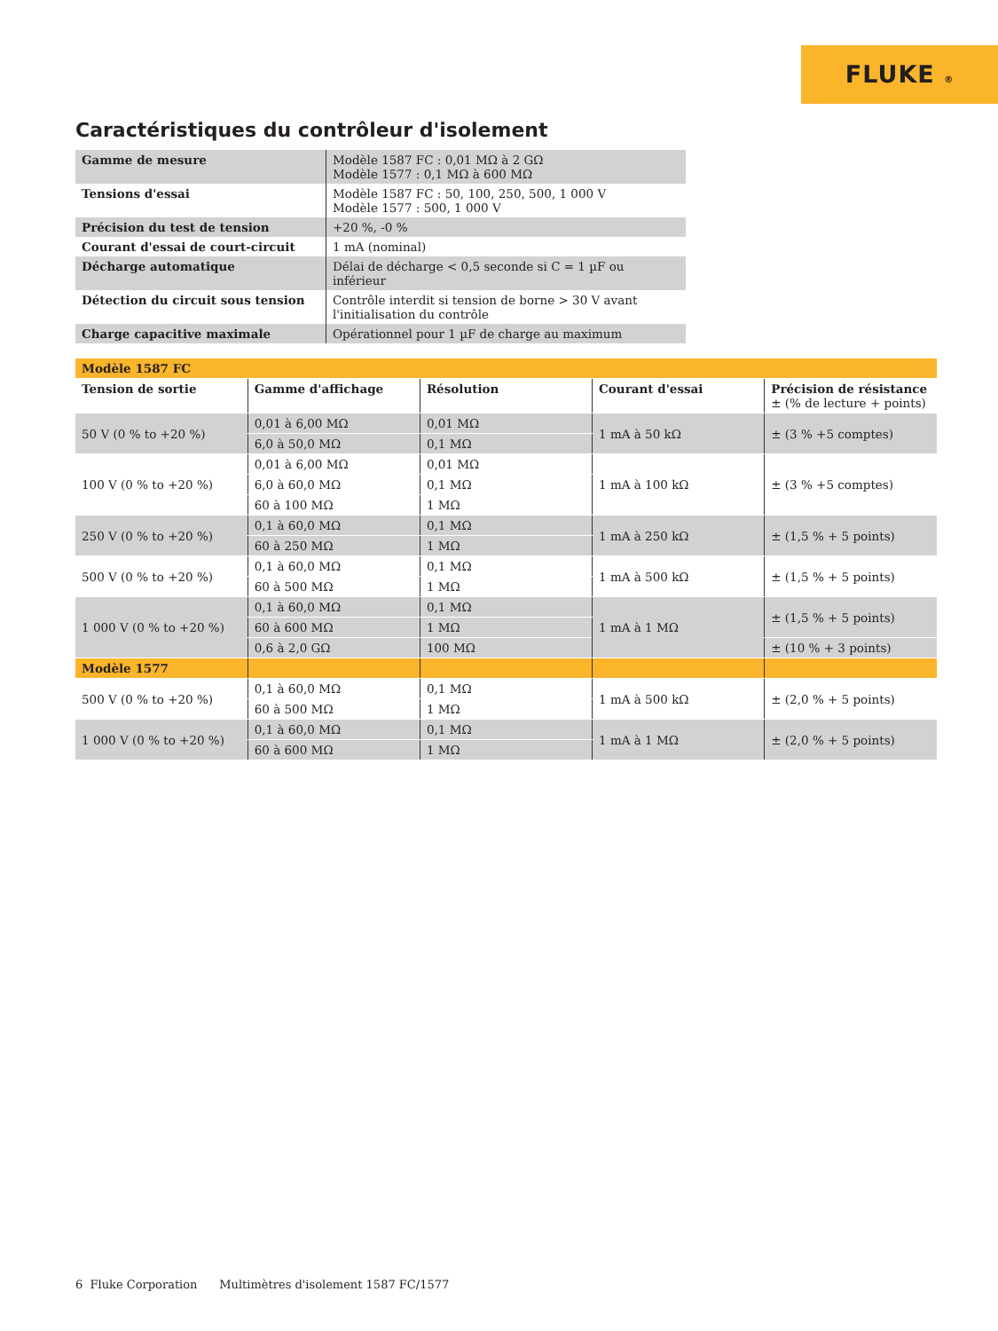FLUKE ®
Caractéristiques du contrôleur d'isolement
| Gamme de mesure | Modèle 1587 FC : 0,01 MΩ à 2 GΩ Modèle 1577 : 0,1 MΩ à 600 MΩ |
| Tensions d'essai | Modèle 1587 FC : 50, 100, 250, 500, 1 000 V Modèle 1577 : 500, 1 000 V |
| Précision du test de tension | +20 %, -0 % |
| Courant d'essai de court-circuit | 1 mA (nominal) |
| Décharge automatique | Délai de décharge < 0,5 seconde si C = 1 µF ou inférieur |
| Détection du circuit sous tension | Contrôle interdit si tension de borne > 30 V avant l'initialisation du contrôle |
| Charge capacitive maximale | Opérationnel pour 1 µF de charge au maximum |
| Modèle 1587 FC | | | | |
| Tension de sortie | Gamme d'affichage | Résolution | Courant d'essai | Précision de résistance ± (% de lecture + points) |
| 50 V (0 % to +20 %) | 0,01 à 6,00 MΩ | 0,01 MΩ | 1 mA à 50 kΩ | ± (3 % +5 comptes) |
| | 6,0 à 50,0 MΩ | 0,1 MΩ | | |
| 100 V (0 % to +20 %) | 0,01 à 6,00 MΩ | 0,01 MΩ | 1 mA à 100 kΩ | ± (3 % +5 comptes) |
| | 6,0 à 60,0 MΩ | 0,1 MΩ | | |
| | 60 à 100 MΩ | 1 MΩ | | |
| 250 V (0 % to +20 %) | 0,1 à 60,0 MΩ | 0,1 MΩ | 1 mA à 250 kΩ | ± (1,5 % + 5 points) |
| | 60 à 250 MΩ | 1 MΩ | | |
| 500 V (0 % to +20 %) | 0,1 à 60,0 MΩ | 0,1 MΩ | 1 mA à 500 kΩ | ± (1,5 % + 5 points) |
| | 60 à 500 MΩ | 1 MΩ | | |
| 1 000 V (0 % to +20 %) | 0,1 à 60,0 MΩ | 0,1 MΩ | 1 mA à 1 MΩ | ± (1,5 % + 5 points) |
| | 60 à 600 MΩ | 1 MΩ | | |
| | 0,6 à 2,0 GΩ | 100 MΩ | | ± (10 % + 3 points) |
| Modèle 1577 | | | | |
| 500 V (0 % to +20 %) | 0,1 à 60,0 MΩ | 0,1 MΩ | 1 mA à 500 kΩ | ± (2,0 % + 5 points) |
| | 60 à 500 MΩ | 1 MΩ | | |
| 1 000 V (0 % to +20 %) | 0,1 à 60,0 MΩ | 0,1 MΩ | 1 mA à 1 MΩ | ± (2,0 % + 5 points) |
| | 60 à 600 MΩ | 1 MΩ | | |
6 Fluke Corporation Multimètres d'isolement 1587 FC/1577